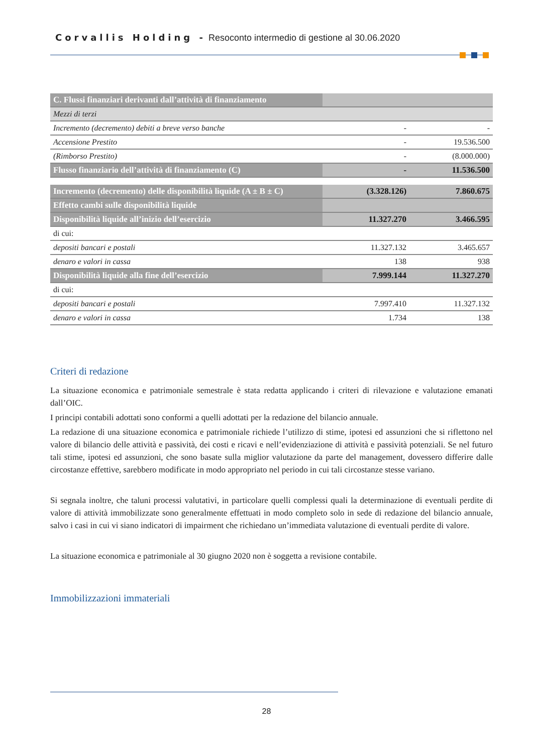Corvallis Holding - Resoconto intermedio di gestione al 30.06.2020
| C. Flussi finanziari derivanti dall’attività di finanziamento | | |
| Mezzi di terzi | | |
| Incremento (decremento) debiti a breve verso banche | - | - |
| Accensione Prestito | - | 19.536.500 |
| (Rimborso Prestito) | - | (8.000.000) |
| Flusso finanziario dell’attività di finanziamento (C) | - | 11.536.500 |
| Incremento (decremento) delle disponibilità liquide (A ± B ± C) | (3.328.126) | 7.860.675 |
| Effetto cambi sulle disponibilità liquide | | |
| Disponibilità liquide all’inizio dell’esercizio | 11.327.270 | 3.466.595 |
| di cui: | | |
| depositi bancari e postali | 11.327.132 | 3.465.657 |
| denaro e valori in cassa | 138 | 938 |
| Disponibilità liquide alla fine dell’esercizio | 7.999.144 | 11.327.270 |
| di cui: | | |
| depositi bancari e postali | 7.997.410 | 11.327.132 |
| denaro e valori in cassa | 1.734 | 138 |
Criteri di redazione
La situazione economica e patrimoniale semestrale è stata redatta applicando i criteri di rilevazione e valutazione emanati dall’OIC.
I principi contabili adottati sono conformi a quelli adottati per la redazione del bilancio annuale.
La redazione di una situazione economica e patrimoniale richiede l’utilizzo di stime, ipotesi ed assunzioni che si riflettono nel valore di bilancio delle attività e passività, dei costi e ricavi e nell’evidenziazione di attività e passività potenziali. Se nel futuro tali stime, ipotesi ed assunzioni, che sono basate sulla miglior valutazione da parte del management, dovessero differire dalle circostanze effettive, sarebbero modificate in modo appropriato nel periodo in cui tali circostanze stesse variano.
Si segnala inoltre, che taluni processi valutativi, in particolare quelli complessi quali la determinazione di eventuali perdite di valore di attività immobilizzate sono generalmente effettuati in modo completo solo in sede di redazione del bilancio annuale, salvo i casi in cui vi siano indicatori di impairment che richiedano un’immediata valutazione di eventuali perdite di valore.
La situazione economica e patrimoniale al 30 giugno 2020 non è soggetta a revisione contabile.
Immobilizzazioni immateriali
28